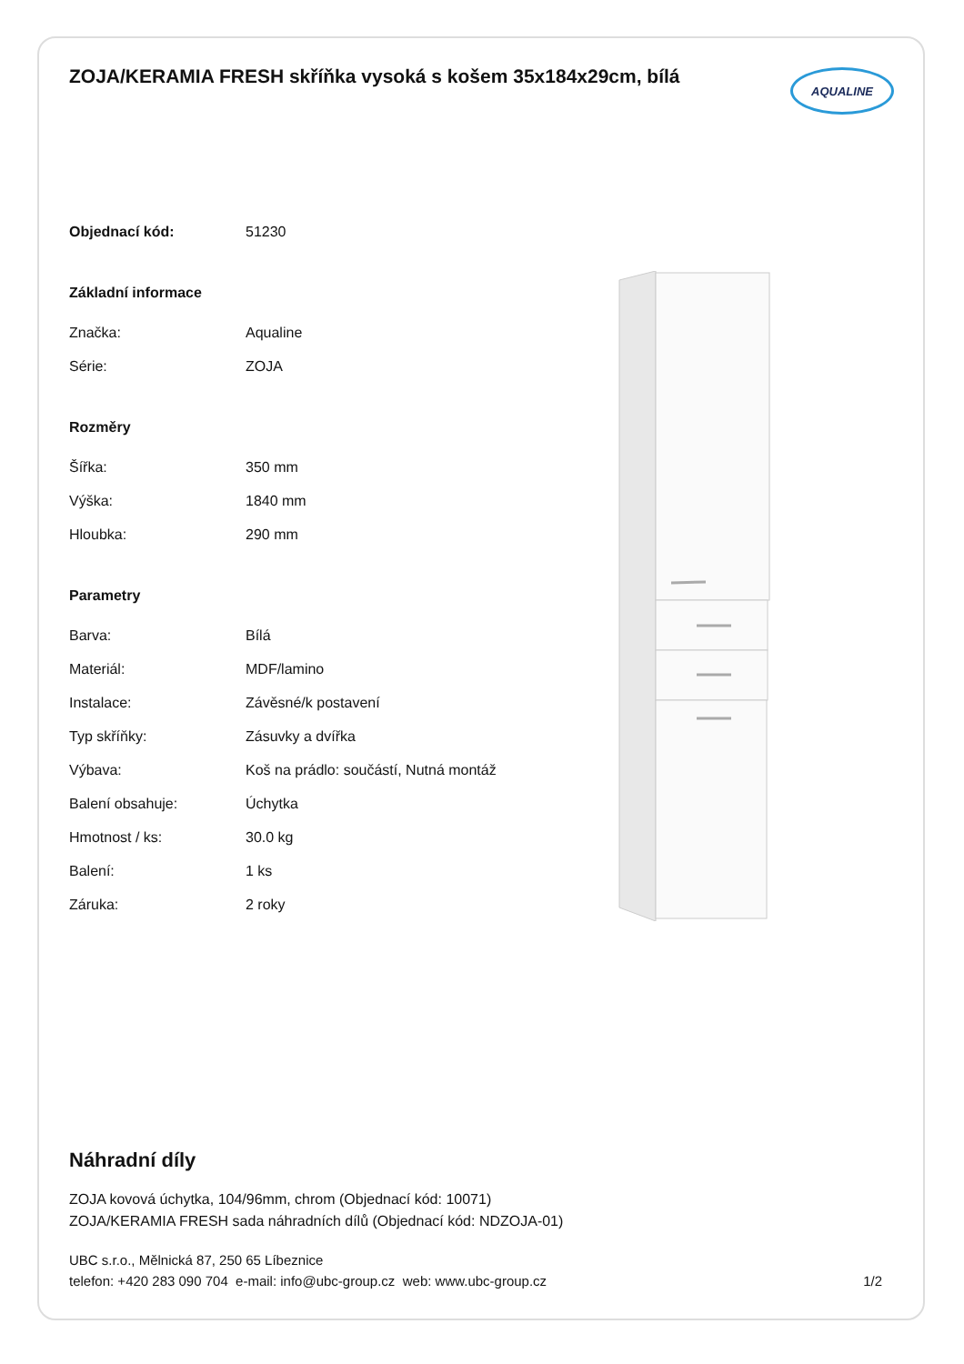ZOJA/KERAMIA FRESH skříňka vysoká s košem 35x184x29cm, bílá
AQUALINE
| Objednací kód: | 51230 |
| Základní informace | |
| Značka: | Aqualine |
| Série: | ZOJA |
| Rozměry | |
| Šířka: | 350 mm |
| Výška: | 1840 mm |
| Hloubka: | 290 mm |
| Parametry | |
| Barva: | Bílá |
| Materiál: | MDF/lamino |
| Instalace: | Závěsné/k postavení |
| Typ skříňky: | Zásuvky a dvířka |
| Výbava: | Koš na prádlo: součástí, Nutná montáž |
| Balení obsahuje: | Úchytka |
| Hmotnost / ks: | 30.0 kg |
| Balení: | 1 ks |
| Záruka: | 2 roky |
Náhradní díly
ZOJA kovová úchytka, 104/96mm, chrom (Objednací kód: 10071)
ZOJA/KERAMIA FRESH sada náhradních dílů (Objednací kód: NDZOJA-01)
UBC s.r.o., Mělnická 87, 250 65 Líbeznice
telefon: +420 283 090 704 e-mail: info@ubc-group.cz web: www.ubc-group.cz 1/2